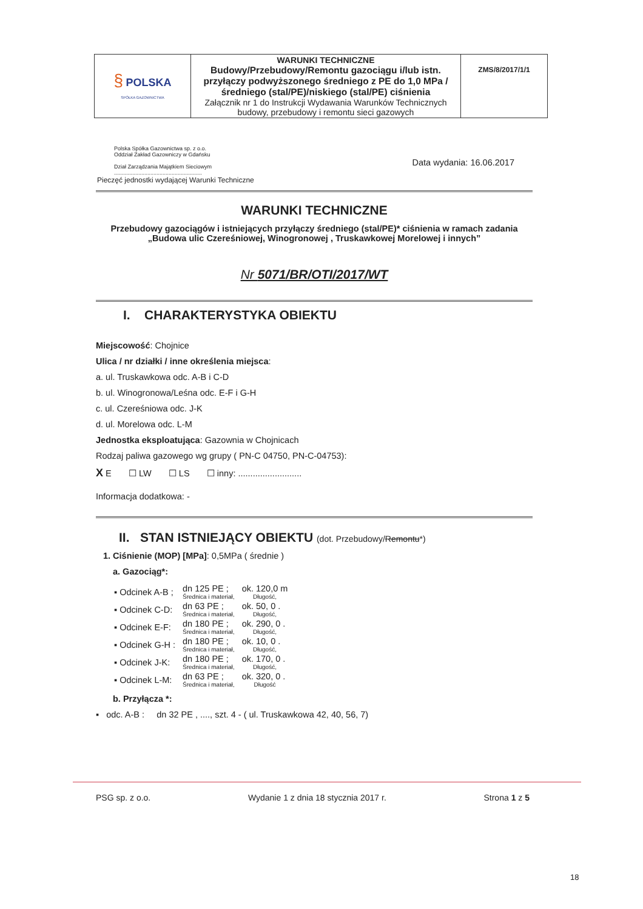| § POLSKA SPÓŁKA GAZOWNICTWA | WARUNKI TECHNICZNE Budowy/Przebudowy/Remontu gazociągu i/lub istn. przyłączy podwyższonego średniego z PE do 1,0 MPa /średniego (stal/PE)/niskiego (stal/PE) ciśnienia Załącznik nr 1 do Instrukcji Wydawania Warunków Technicznych budowy, przebudowy i remontu sieci gazowych | ZMS/8/2017/1/1 |
Polska Spółka Gazownictwa sp. z o.o.
Oddział Zakład Gazowniczy w Gdańsku
Dział Zarządzania Majątkiem Sieciowym
..........................................................
Pieczęć jednostki wydającej Warunki Techniczne
Data wydania: 16.06.2017
WARUNKI TECHNICZNE
Przebudowy gazociągów i istniejących przyłączy średniego (stal/PE)* ciśnienia w ramach zadania „Budowa ulic Czereśniowej, Winogronowej , Truskawkowej Morelowej i innych”
Nr 5071/BR/OTI/2017/WT
I. CHARAKTERYSTYKA OBIEKTU
Miejscowość: Chojnice
Ulica / nr działki / inne określenia miejsca:
a. ul. Truskawkowa odc. A-B i C-D
b. ul. Winogronowa/Leśna odc. E-F i G-H
c. ul. Czereśniowa odc. J-K
d. ul. Morelowa odc. L-M
Jednostka eksploatująca: Gazownia w Chojnicach
Rodzaj paliwa gazowego wg grupy ( PN-C 04750, PN-C-04753):
X E ☐ LW ☐ LS ☐ inny: ..........................
Informacja dodatkowa: -
II. STAN ISTNIEJĄCY OBIEKTU (dot. Przebudowy/Remontu*)
1. Ciśnienie (MOP) [MPa]: 0,5MPa ( średnie )
a. Gazociąg*:
| ▪ Odcinek A-B ; | dn 125 PE ; Średnica i materiał, | ok. 120,0 m Długość, |
| ▪ Odcinek C-D: | dn 63 PE ; Średnica i materiał, | ok. 50, 0 . Długość, |
| ▪ Odcinek E-F: | dn 180 PE ; Średnica i materiał, | ok. 290, 0 . Długość, |
| ▪ Odcinek G-H : | dn 180 PE ; Średnica i materiał, | ok. 10, 0 . Długość, |
| ▪ Odcinek J-K: | dn 180 PE ; Średnica i materiał, | ok. 170, 0 . Długość, |
| ▪ Odcinek L-M: | dn 63 PE ; Średnica i materiał, | ok. 320, 0 . Długość |
b. Przyłącza *:
▪ odc. A-B : dn 32 PE , ...., szt. 4 - ( ul. Truskawkowa 42, 40, 56, 7)
PSG sp. z o.o. Wydanie 1 z dnia 18 stycznia 2017 r. Strona 1 z 5
18